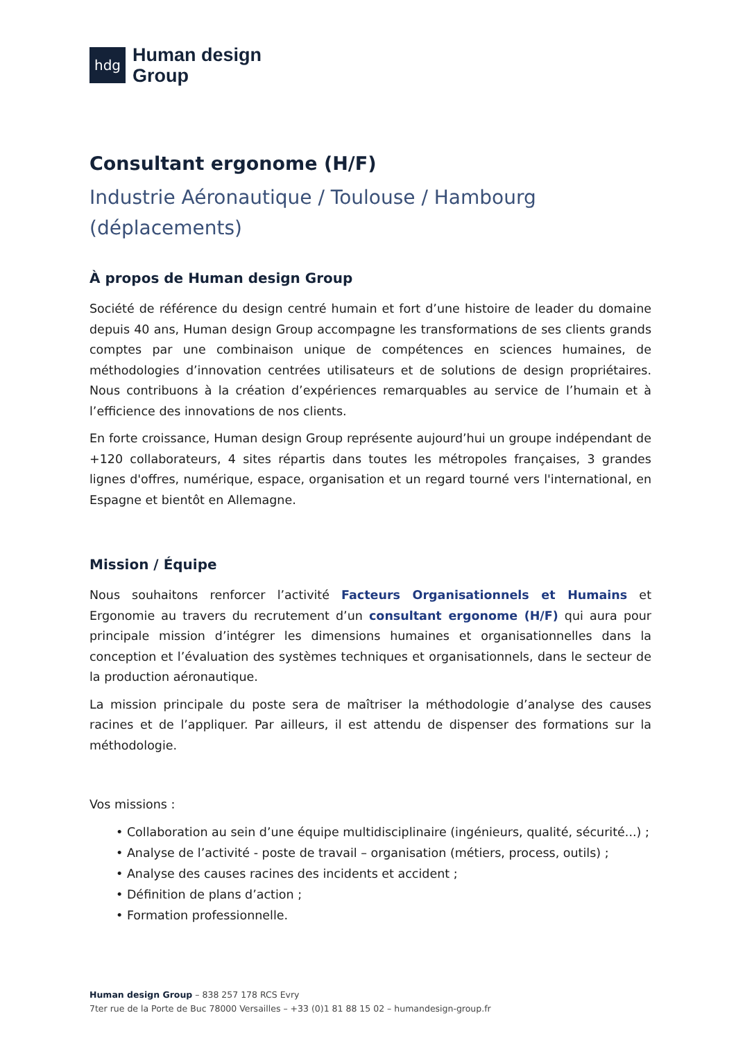hdg
Human design
Group
Consultant ergonome (H/F)
Industrie Aéronautique / Toulouse / Hambourg
(déplacements)
À propos de Human design Group
Société de référence du design centré humain et fort d’une histoire de leader du domaine depuis 40 ans, Human design Group accompagne les transformations de ses clients grands comptes par une combinaison unique de compétences en sciences humaines, de méthodologies d’innovation centrées utilisateurs et de solutions de design propriétaires. Nous contribuons à la création d’expériences remarquables au service de l’humain et à l’efficience des innovations de nos clients.
En forte croissance, Human design Group représente aujourd’hui un groupe indépendant de +120 collaborateurs, 4 sites répartis dans toutes les métropoles françaises, 3 grandes lignes d'offres, numérique, espace, organisation et un regard tourné vers l'international, en Espagne et bientôt en Allemagne.
Mission / Équipe
Nous souhaitons renforcer l’activité Facteurs Organisationnels et Humains et Ergonomie au travers du recrutement d’un consultant ergonome (H/F) qui aura pour principale mission d’intégrer les dimensions humaines et organisationnelles dans la conception et l’évaluation des systèmes techniques et organisationnels, dans le secteur de la production aéronautique.
La mission principale du poste sera de maîtriser la méthodologie d’analyse des causes racines et de l’appliquer. Par ailleurs, il est attendu de dispenser des formations sur la méthodologie.
Vos missions :
• Collaboration au sein d’une équipe multidisciplinaire (ingénieurs, qualité, sécurité...) ;
• Analyse de l’activité - poste de travail – organisation (métiers, process, outils) ;
• Analyse des causes racines des incidents et accident ;
• Définition de plans d’action ;
• Formation professionnelle.
Human design Group – 838 257 178 RCS Evry
7ter rue de la Porte de Buc 78000 Versailles – +33 (0)1 81 88 15 02 – humandesign-group.fr